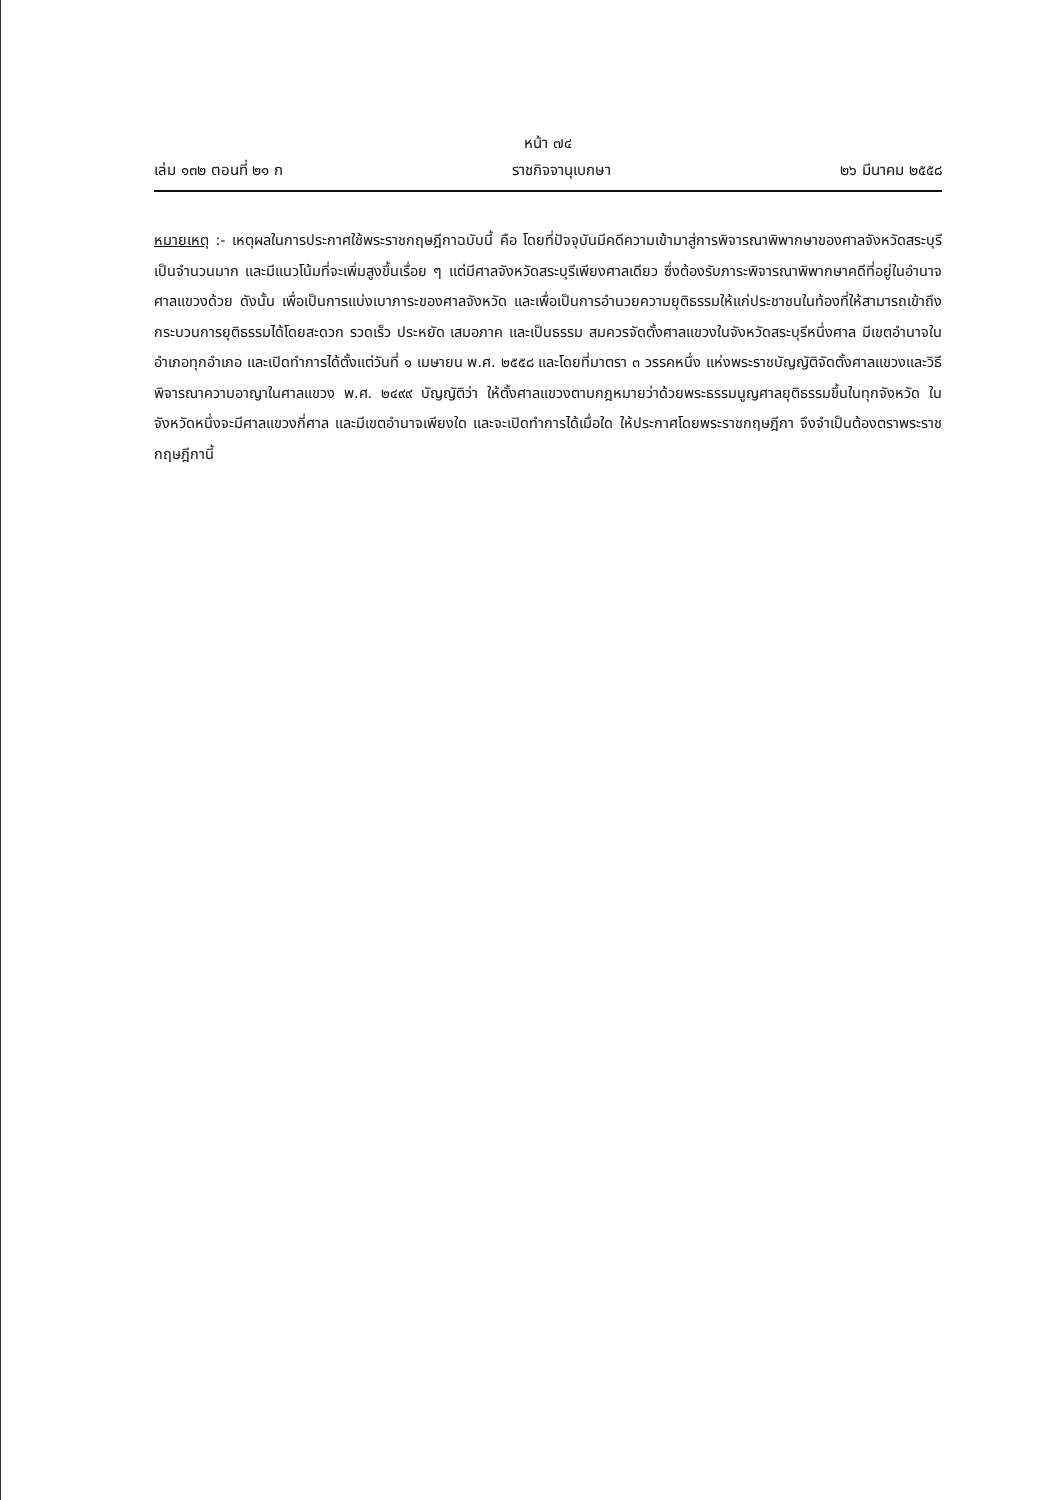หน้า ๗๔
เล่ม ๑๓๒ ตอนที่ ๒๑ ก ราชกิจจานุเบกษา ๒๖ มีนาคม ๒๕๕๘
หมายเหตุ :- เหตุผลในการประกาศใช้พระราชกฤษฎีกาฉบับนี้ คือ โดยที่ปัจจุบันมีคดีความเข้ามาสู่การพิจารณาพิพากษาของศาลจังหวัดสระบุรีเป็นจำนวนมาก และมีแนวโน้มที่จะเพิ่มสูงขึ้นเรื่อย ๆ แต่มีศาลจังหวัดสระบุรีเพียงศาลเดียว ซึ่งต้องรับภาระพิจารณาพิพากษาคดีที่อยู่ในอำนาจศาลแขวงด้วย ดังนั้น เพื่อเป็นการแบ่งเบาภาระของศาลจังหวัด และเพื่อเป็นการอำนวยความยุติธรรมให้แก่ประชาชนในท้องที่ให้สามารถเข้าถึงกระบวนการยุติธรรมได้โดยสะดวก รวดเร็ว ประหยัด เสมอภาค และเป็นธรรม สมควรจัดตั้งศาลแขวงในจังหวัดสระบุรีหนึ่งศาล มีเขตอำนาจในอำเภอทุกอำเภอ และเปิดทำการได้ตั้งแต่วันที่ ๑ เมษายน พ.ศ. ๒๕๕๘ และโดยที่มาตรา ๓ วรรคหนึ่ง แห่งพระราชบัญญัติจัดตั้งศาลแขวงและวิธีพิจารณาความอาญาในศาลแขวง พ.ศ. ๒๔๙๙ บัญญัติว่า ให้ตั้งศาลแขวงตามกฎหมายว่าด้วยพระธรรมนูญศาลยุติธรรมขึ้นในทุกจังหวัด ในจังหวัดหนึ่งจะมีศาลแขวงกี่ศาล และมีเขตอำนาจเพียงใด และจะเปิดทำการได้เมื่อใด ให้ประกาศโดยพระราชกฤษฎีกา จึงจำเป็นต้องตราพระราชกฤษฎีกานี้